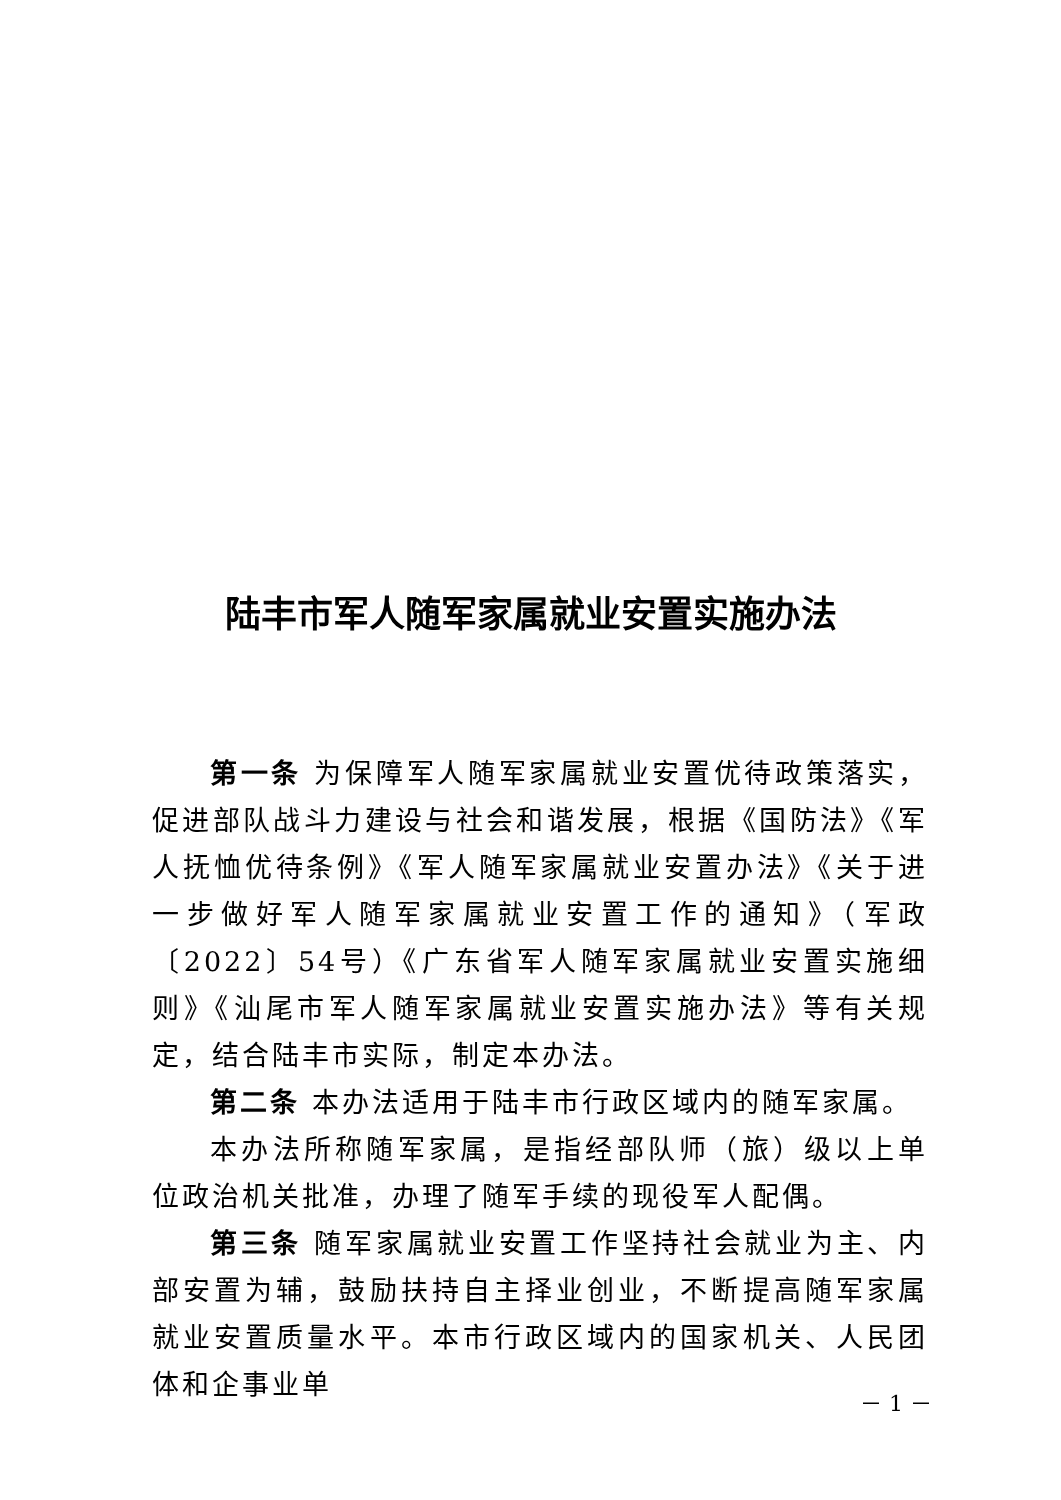陆丰市军人随军家属就业安置实施办法
第一条 为保障军人随军家属就业安置优待政策落实，促进部队战斗力建设与社会和谐发展，根据《国防法》《军人抚恤优待条例》《军人随军家属就业安置办法》《关于进一步做好军人随军家属就业安置工作的通知》（军政〔2022〕54号）《广东省军人随军家属就业安置实施细则》《汕尾市军人随军家属就业安置实施办法》等有关规定，结合陆丰市实际，制定本办法。
第二条 本办法适用于陆丰市行政区域内的随军家属。
本办法所称随军家属，是指经部队师（旅）级以上单位政治机关批准，办理了随军手续的现役军人配偶。
第三条 随军家属就业安置工作坚持社会就业为主、内部安置为辅，鼓励扶持自主择业创业，不断提高随军家属就业安置质量水平。本市行政区域内的国家机关、人民团体和企事业单
－ 1 －